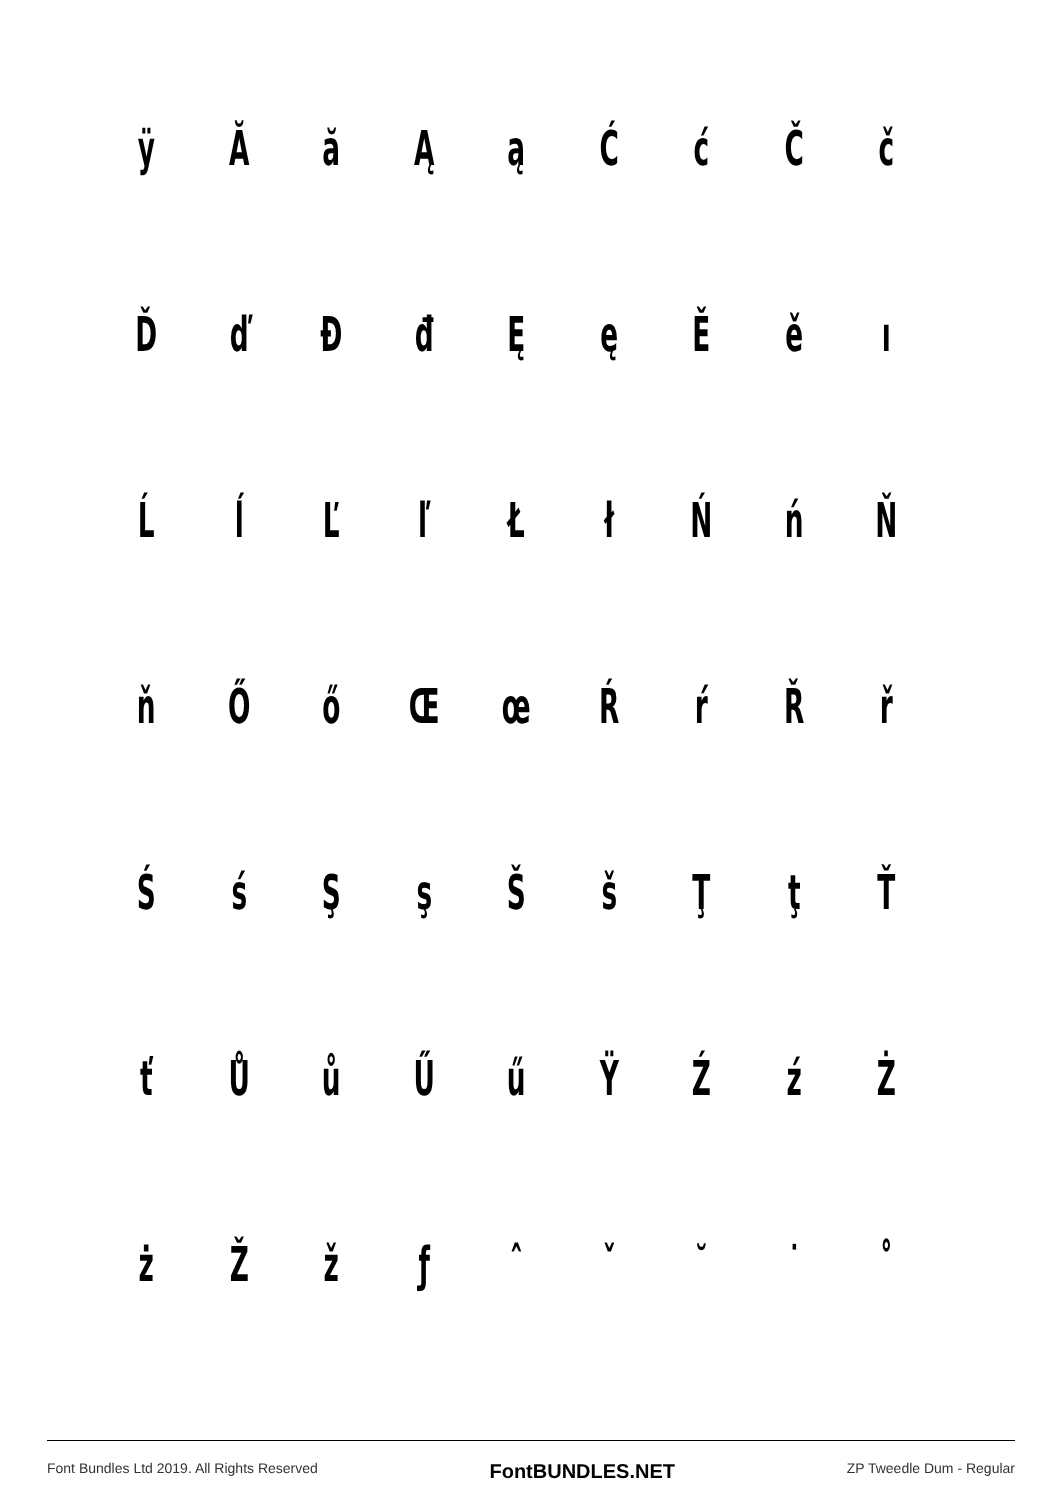ÿĂăĄąĆćČč
ĎďĐđĘęĚěı
ĹĺĽľŁłŃńŇ
ňŐőŒœŔŕŘř
ŚśŞşŠšŢţŤ
ťŮůŰűŸŹźŻ
żŽžƒˆˇ ˘ ˙ ˚
Font Bundles Ltd 2019. All Rights Reserved FontBUNDLES.NET ZP Tweedle Dum - Regular